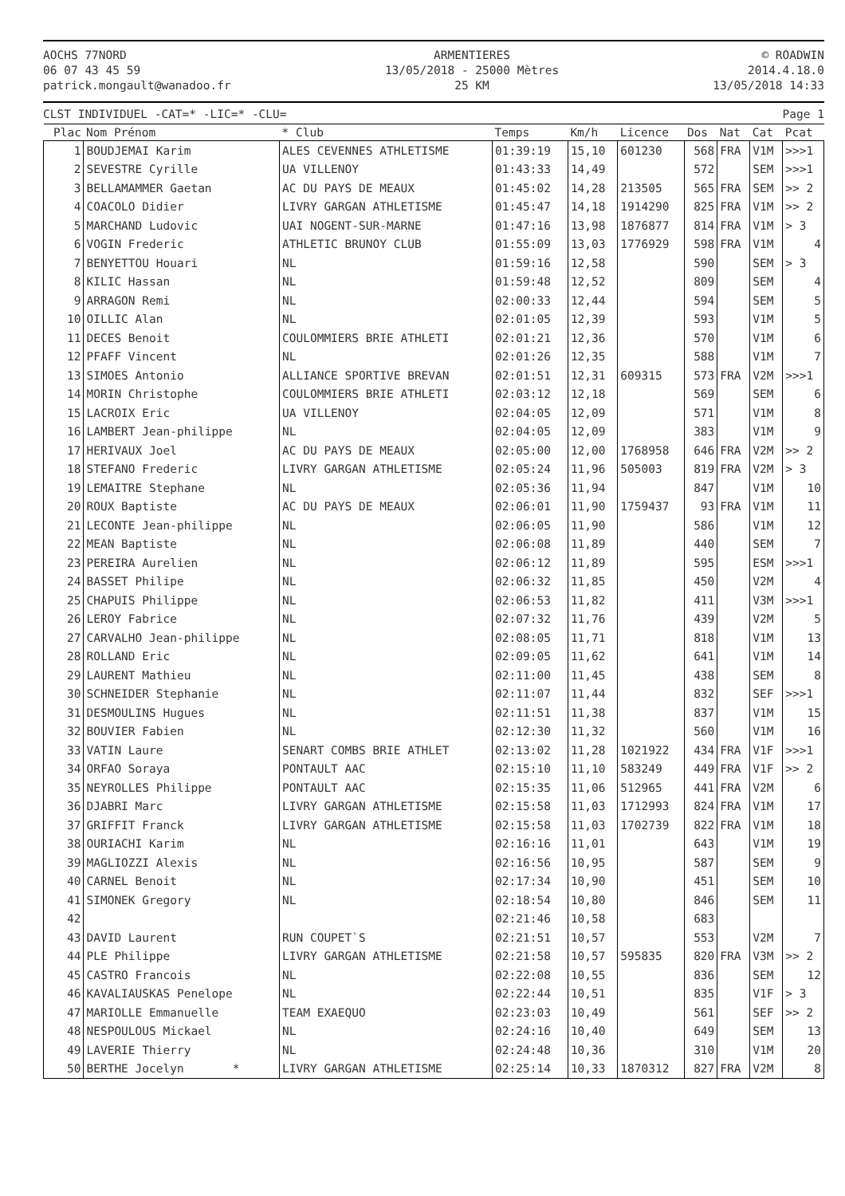AOCHS 77NORD
06 07 43 45 59
patrick.mongault@wanadoo.fr
ARMENTIERES
13/05/2018 - 25000 Mètres
25 KM
© ROADWIN
2014.4.18.0
13/05/2018 14:33
CLST INDIVIDUEL -CAT=* -LIC=* -CLU= Page 1
| Plac | Nom Prénom | * Club | Temps | Km/h | Licence | Dos | Nat | Cat | Pcat |
| --- | --- | --- | --- | --- | --- | --- | --- | --- | --- |
| 1 | BOUDJEMAI Karim | ALES CEVENNES ATHLETISME | 01:39:19 | 15,10 | 601230 | 568 | FRA | V1M | >>>1 |
| 2 | SEVESTRE Cyrille | UA VILLENOY | 01:43:33 | 14,49 | | 572 | | SEM | >>>1 |
| 3 | BELLAMAMMER Gaetan | AC DU PAYS DE MEAUX | 01:45:02 | 14,28 | 213505 | 565 | FRA | SEM | >> 2 |
| 4 | COACOLO Didier | LIVRY GARGAN ATHLETISME | 01:45:47 | 14,18 | 1914290 | 825 | FRA | V1M | >> 2 |
| 5 | MARCHAND Ludovic | UAI NOGENT-SUR-MARNE | 01:47:16 | 13,98 | 1876877 | 814 | FRA | V1M | > 3 |
| 6 | VOGIN Frederic | ATHLETIC BRUNOY CLUB | 01:55:09 | 13,03 | 1776929 | 598 | FRA | V1M | 4 |
| 7 | BENYETTOU Houari | NL | 01:59:16 | 12,58 | | 590 | | SEM | > 3 |
| 8 | KILIC Hassan | NL | 01:59:48 | 12,52 | | 809 | | SEM | 4 |
| 9 | ARRAGON Remi | NL | 02:00:33 | 12,44 | | 594 | | SEM | 5 |
| 10 | OILLIC Alan | NL | 02:01:05 | 12,39 | | 593 | | V1M | 5 |
| 11 | DECES Benoit | COULOMMIERS BRIE ATHLETI | 02:01:21 | 12,36 | | 570 | | V1M | 6 |
| 12 | PFAFF Vincent | NL | 02:01:26 | 12,35 | | 588 | | V1M | 7 |
| 13 | SIMOES Antonio | ALLIANCE SPORTIVE BREVAN | 02:01:51 | 12,31 | 609315 | 573 | FRA | V2M | >>>1 |
| 14 | MORIN Christophe | COULOMMIERS BRIE ATHLETI | 02:03:12 | 12,18 | | 569 | | SEM | 6 |
| 15 | LACROIX Eric | UA VILLENOY | 02:04:05 | 12,09 | | 571 | | V1M | 8 |
| 16 | LAMBERT Jean-philippe | NL | 02:04:05 | 12,09 | | 383 | | V1M | 9 |
| 17 | HERIVAUX Joel | AC DU PAYS DE MEAUX | 02:05:00 | 12,00 | 1768958 | 646 | FRA | V2M | >> 2 |
| 18 | STEFANO Frederic | LIVRY GARGAN ATHLETISME | 02:05:24 | 11,96 | 505003 | 819 | FRA | V2M | > 3 |
| 19 | LEMAITRE Stephane | NL | 02:05:36 | 11,94 | | 847 | | V1M | 10 |
| 20 | ROUX Baptiste | AC DU PAYS DE MEAUX | 02:06:01 | 11,90 | 1759437 | 93 | FRA | V1M | 11 |
| 21 | LECONTE Jean-philippe | NL | 02:06:05 | 11,90 | | 586 | | V1M | 12 |
| 22 | MEAN Baptiste | NL | 02:06:08 | 11,89 | | 440 | | SEM | 7 |
| 23 | PEREIRA Aurelien | NL | 02:06:12 | 11,89 | | 595 | | ESM | >>>1 |
| 24 | BASSET Philipe | NL | 02:06:32 | 11,85 | | 450 | | V2M | 4 |
| 25 | CHAPUIS Philippe | NL | 02:06:53 | 11,82 | | 411 | | V3M | >>>1 |
| 26 | LEROY Fabrice | NL | 02:07:32 | 11,76 | | 439 | | V2M | 5 |
| 27 | CARVALHO Jean-philippe | NL | 02:08:05 | 11,71 | | 818 | | V1M | 13 |
| 28 | ROLLAND Eric | NL | 02:09:05 | 11,62 | | 641 | | V1M | 14 |
| 29 | LAURENT Mathieu | NL | 02:11:00 | 11,45 | | 438 | | SEM | 8 |
| 30 | SCHNEIDER Stephanie | NL | 02:11:07 | 11,44 | | 832 | | SEF | >>>1 |
| 31 | DESMOULINS Hugues | NL | 02:11:51 | 11,38 | | 837 | | V1M | 15 |
| 32 | BOUVIER Fabien | NL | 02:12:30 | 11,32 | | 560 | | V1M | 16 |
| 33 | VATIN Laure | SENART COMBS BRIE ATHLET | 02:13:02 | 11,28 | 1021922 | 434 | FRA | V1F | >>>1 |
| 34 | ORFAO Soraya | PONTAULT AAC | 02:15:10 | 11,10 | 583249 | 449 | FRA | V1F | >> 2 |
| 35 | NEYROLLES Philippe | PONTAULT AAC | 02:15:35 | 11,06 | 512965 | 441 | FRA | V2M | 6 |
| 36 | DJABRI Marc | LIVRY GARGAN ATHLETISME | 02:15:58 | 11,03 | 1712993 | 824 | FRA | V1M | 17 |
| 37 | GRIFFIT Franck | LIVRY GARGAN ATHLETISME | 02:15:58 | 11,03 | 1702739 | 822 | FRA | V1M | 18 |
| 38 | OURIACHI Karim | NL | 02:16:16 | 11,01 | | 643 | | V1M | 19 |
| 39 | MAGLIOZZI Alexis | NL | 02:16:56 | 10,95 | | 587 | | SEM | 9 |
| 40 | CARNEL Benoit | NL | 02:17:34 | 10,90 | | 451 | | SEM | 10 |
| 41 | SIMONEK Gregory | NL | 02:18:54 | 10,80 | | 846 | | SEM | 11 |
| 42 | | | 02:21:46 | 10,58 | | 683 | | | |
| 43 | DAVID Laurent | RUN COUPET`S | 02:21:51 | 10,57 | | 553 | | V2M | 7 |
| 44 | PLE Philippe | LIVRY GARGAN ATHLETISME | 02:21:58 | 10,57 | 595835 | 820 | FRA | V3M | >> 2 |
| 45 | CASTRO Francois | NL | 02:22:08 | 10,55 | | 836 | | SEM | 12 |
| 46 | KAVALIAUSKAS Penelope | NL | 02:22:44 | 10,51 | | 835 | | V1F | > 3 |
| 47 | MARIOLLE Emmanuelle | TEAM EXAEQUO | 02:23:03 | 10,49 | | 561 | | SEF | >> 2 |
| 48 | NESPOULOUS Mickael | NL | 02:24:16 | 10,40 | | 649 | | SEM | 13 |
| 49 | LAVERIE Thierry | NL | 02:24:48 | 10,36 | | 310 | | V1M | 20 |
| 50 | BERTHE Jocelyn * | LIVRY GARGAN ATHLETISME | 02:25:14 | 10,33 | 1870312 | 827 | FRA | V2M | 8 |